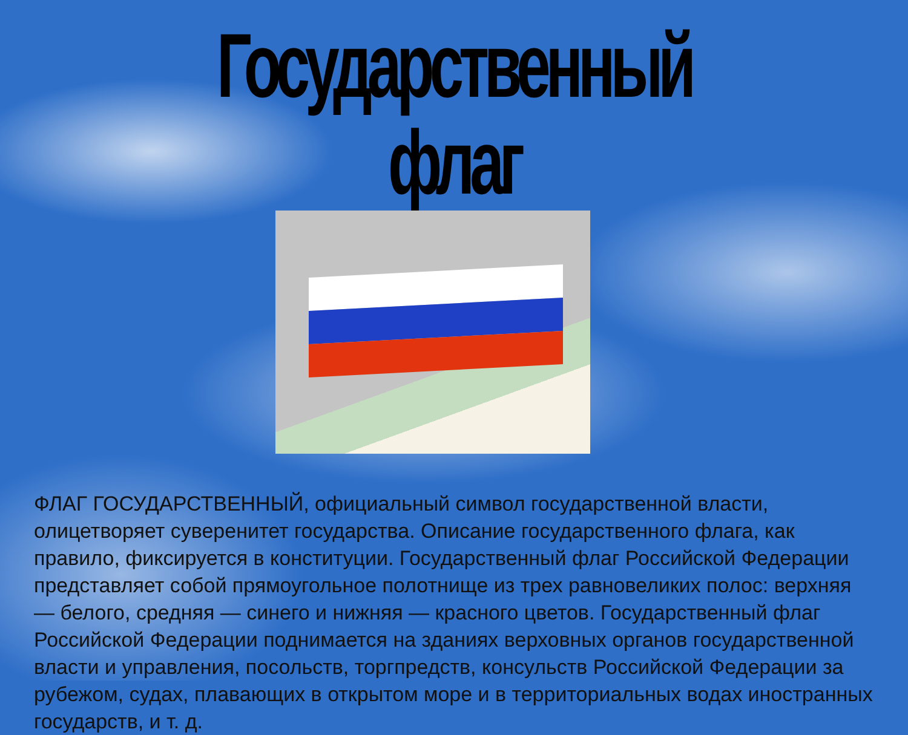Государственный флаг
ФЛАГ ГОСУДАРСТВЕННЫЙ, официальный символ государственной власти, олицетворяет суверенитет государства. Описание государственного флага, как правило, фиксируется в конституции. Государственный флаг Российской Федерации представляет собой прямоугольное полотнище из трех равновеликих полос: верхняя — белого, средняя — синего и нижняя — красного цветов. Государственный флаг Российской Федерации поднимается на зданиях верховных органов государственной власти и управления, посольств, торгпредств, консульств Российской Федерации за рубежом, судах, плавающих в открытом море и в территориальных водах иностранных государств, и т. д.